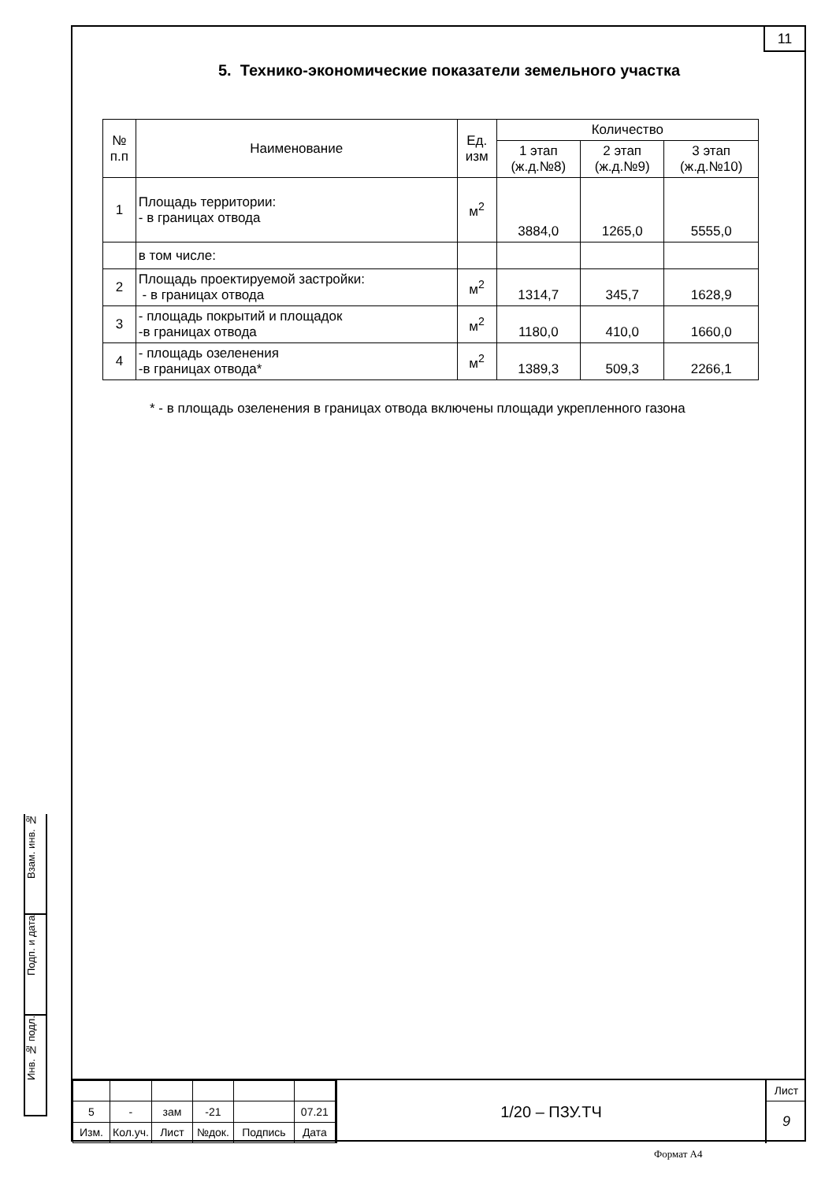11
5. Технико-экономические показатели земельного участка
| № п.п | Наименование | Ед. изм | Количество | | |
| --- | --- | --- | --- | --- | --- |
| | | | 1 этап (ж.д.№8) | 2 этап (ж.д.№9) | 3 этап (ж.д.№10) |
| 1 | Площадь территории: - в границах отвода | м<sup>2</sup> | 3884,0 | 1265,0 | 5555,0 |
| | в том числе: | | | | |
| 2 | Площадь проектируемой застройки: - в границах отвода | м<sup>2</sup> | 1314,7 | 345,7 | 1628,9 |
| 3 | - площадь покрытий и площадок -в границах отвода | м<sup>2</sup> | 1180,0 | 410,0 | 1660,0 |
| 4 | - площадь озеленения -в границах отвода* | м<sup>2</sup> | 1389,3 | 509,3 | 2266,1 |
* - в площадь озеленения в границах отвода включены площади укрепленного газона
Взам. инв. №
Подп. и дата
Инв. № подл.
| 5 | - | зам | -21 | | 07.21 |
| Изм. | Кол.уч. | Лист | №док. | Подпись | Дата |
1/20 – ПЗУ.ТЧ
Лист
9
Формат А4